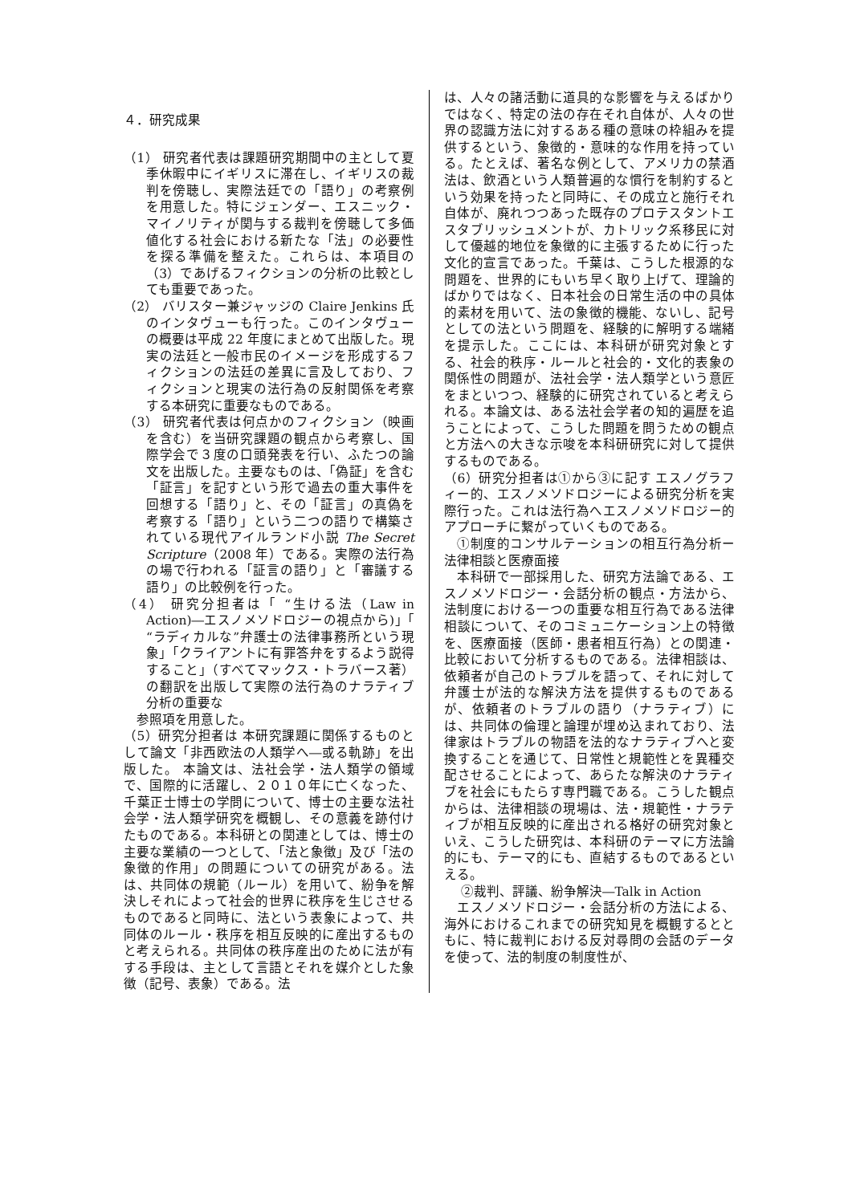４．研究成果
（1） 研究者代表は課題研究期間中の主として夏季休暇中にイギリスに滞在し、イギリスの裁判を傍聴し、実際法廷での「語り」の考察例を用意した。特にジェンダー、エスニック・マイノリティが関与する裁判を傍聴して多価値化する社会における新たな「法」の必要性を探る準備を整えた。これらは、本項目の（3）であげるフィクションの分析の比較としても重要であった。
（2） バリスター兼ジャッジの Claire Jenkins 氏のインタヴューも行った。このインタヴューの概要は平成 22 年度にまとめて出版した。現実の法廷と一般市民のイメージを形成するフィクションの法廷の差異に言及しており、フィクションと現実の法行為の反射関係を考察する本研究に重要なものである。
（3） 研究者代表は何点かのフィクション（映画を含む）を当研究課題の観点から考察し、国際学会で３度の口頭発表を行い、ふたつの論文を出版した。主要なものは、「偽証」を含む「証言」を記すという形で過去の重大事件を回想する「語り」と、その「証言」の真偽を考察する「語り」という二つの語りで構築されている現代アイルランド小説 The Secret Scripture（2008 年）である。実際の法行為の場で行われる「証言の語り」と「審議する語り」の比較例を行った。
（4） 研究分担者は「 “生ける法（Law in Action)―エスノメソドロジーの視点から)」「 “ラディカルな”弁護士の法律事務所という現象」「クライアントに有罪答弁をするよう説得すること」（すべてマックス・トラバース著）の翻訳を出版して実際の法行為のナラティブ分析の重要な
　参照項を用意した。
（5）研究分担者は 本研究課題に関係するものとして論文「非西欧法の人類学へ―或る軌跡」を出版した。 本論文は、法社会学・法人類学の領域で、国際的に活躍し、２０１０年に亡くなった、千葉正士博士の学問について、博士の主要な法社会学・法人類学研究を概観し、その意義を跡付けたものである。本科研との関連としては、博士の主要な業績の一つとして、「法と象徴」及び「法の象徴的作用」の問題についての研究がある。法は、共同体の規範（ルール）を用いて、紛争を解決しそれによって社会的世界に秩序を生じさせるものであると同時に、法という表象によって、共同体のルール・秩序を相互反映的に産出するものと考えられる。共同体の秩序産出のために法が有する手段は、主として言語とそれを媒介とした象徴（記号、表象）である。法
は、人々の諸活動に道具的な影響を与えるばかりではなく、特定の法の存在それ自体が、人々の世界の認識方法に対するある種の意味の枠組みを提供するという、象徴的・意味的な作用を持っている。たとえば、著名な例として、アメリカの禁酒法は、飲酒という人類普遍的な慣行を制約するという効果を持ったと同時に、その成立と施行それ自体が、廃れつつあった既存のプロテスタントエスタブリッシュメントが、カトリック系移民に対して優越的地位を象徴的に主張するために行った文化的宣言であった。千葉は、こうした根源的な問題を、世界的にもいち早く取り上げて、理論的ばかりではなく、日本社会の日常生活の中の具体的素材を用いて、法の象徴的機能、ないし、記号としての法という問題を、経験的に解明する端緒を提示した。ここには、本科研が研究対象とする、社会的秩序・ルールと社会的・文化的表象の関係性の問題が、法社会学・法人類学という意匠をまといつつ、経験的に研究されていると考えられる。本論文は、ある法社会学者の知的遍歴を追うことによって、こうした問題を問うための観点と方法への大きな示唆を本科研研究に対して提供するものである。
（6）研究分担者は①から③に記す エスノグラフィー的、エスノメソドロジーによる研究分析を実際行った。これは法行為へエスノメソドロジー的アプローチに繋がっていくものである。
　①制度的コンサルテーションの相互行為分析ー法律相談と医療面接
　本科研で一部採用した、研究方法論である、エスノメソドロジー・会話分析の観点・方法から、法制度における一つの重要な相互行為である法律相談について、そのコミュニケーション上の特徴を、医療面接（医師・患者相互行為）との関連・比較において分析するものである。法律相談は、依頼者が自己のトラブルを語って、それに対して弁護士が法的な解決方法を提供するものであるが、依頼者のトラブルの語り（ナラティブ）には、共同体の倫理と論理が埋め込まれており、法律家はトラブルの物語を法的なナラティブへと変換することを通じて、日常性と規範性とを異種交配させることによって、あらたな解決のナラティブを社会にもたらす専門職である。こうした観点からは、法律相談の現場は、法・規範性・ナラティブが相互反映的に産出される格好の研究対象といえ、こうした研究は、本科研のテーマに方法論的にも、テーマ的にも、直結するものであるといえる。
　 ②裁判、評議、紛争解決―Talk in Action
　エスノメソドロジー・会話分析の方法による、海外におけるこれまでの研究知見を概観するとともに、特に裁判における反対尋問の会話のデータを使って、法的制度の制度性が、